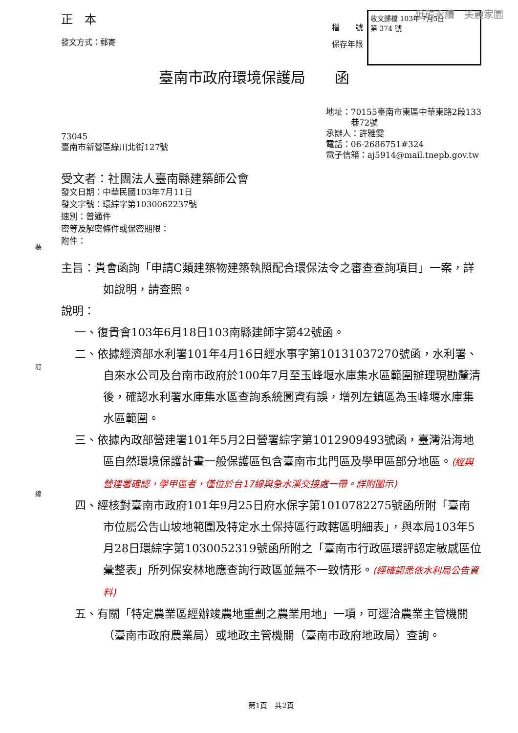低碳永續　美麗家園
裝
訂
線
正　本
發文方式：郵寄
檔　　號
保存年限
收文歸檔 103年 7月5日
第 374 號
臺南市政府環境保護局　　函
73045
臺南市新營區綠川北街127號
地址：70155臺南市東區中華東路2段133
　　　巷72號
承辦人：許雅雯
電話：06-2686751#324
電子信箱：aj5914@mail.tnepb.gov.tw
受文者：社團法人臺南縣建築師公會
發文日期：中華民國103年7月11日
發文字號：環綜字第1030062237號
速別：普通件
密等及解密條件或保密期限：
附件：
主旨：貴會函詢「申請C類建築物建築執照配合環保法令之審查查詢項目」一案，詳如說明，請查照。
說明：
一、復貴會103年6月18日103南縣建師字第42號函。
二、依據經濟部水利署101年4月16日經水事字第10131037270號函，水利署、自來水公司及台南市政府於100年7月至玉峰堰水庫集水區範圍辦理現勘釐清後，確認水利署水庫集水區查詢系統圖資有誤，增列左鎮區為玉峰堰水庫集水區範圍。
三、依據內政部營建署101年5月2日營署綜字第1012909493號函，臺灣沿海地區自然環境保護計畫一般保護區包含臺南市北門區及學甲區部分地區。(經與營建署確認，學甲區者，僅位於台17線與急水溪交接處一帶。詳附圖示)
四、經核對臺南市政府101年9月25日府水保字第1010782275號函所附「臺南市位屬公告山坡地範圍及特定水土保持區行政轄區明細表」，與本局103年5月28日環綜字第1030052319號函所附之「臺南市行政區環評認定敏感區位彙整表」所列保安林地應查詢行政區並無不一致情形。(經確認悉依水利局公告資料)
五、有關「特定農業區經辦竣農地重劃之農業用地」一項，可逕洽農業主管機關（臺南市政府農業局）或地政主管機關（臺南市政府地政局）查詢。
第1頁　共2頁